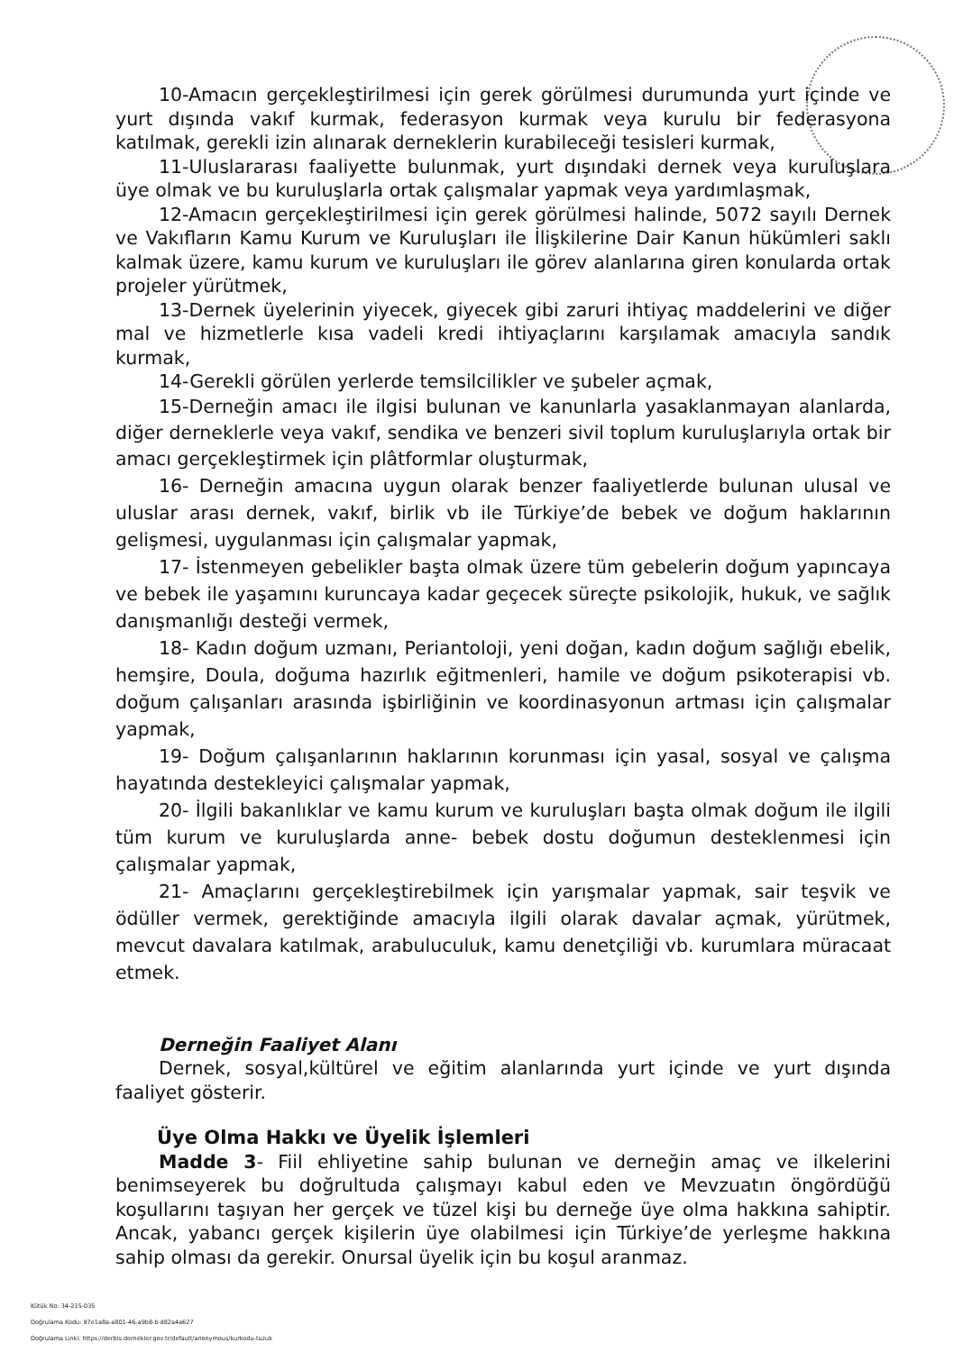10-Amacın gerçekleştirilmesi için gerek görülmesi durumunda yurt içinde ve yurt dışında vakıf kurmak, federasyon kurmak veya kurulu bir federasyona katılmak, gerekli izin alınarak derneklerin kurabileceği tesisleri kurmak,
11-Uluslararası faaliyette bulunmak, yurt dışındaki dernek veya kuruluşlara üye olmak ve bu kuruluşlarla ortak çalışmalar yapmak veya yardımlaşmak,
12-Amacın gerçekleştirilmesi için gerek görülmesi halinde, 5072 sayılı Dernek ve Vakıfların Kamu Kurum ve Kuruluşları ile İlişkilerine Dair Kanun hükümleri saklı kalmak üzere, kamu kurum ve kuruluşları ile görev alanlarına giren konularda ortak projeler yürütmek,
13-Dernek üyelerinin yiyecek, giyecek gibi zaruri ihtiyaç maddelerini ve diğer mal ve hizmetlerle kısa vadeli kredi ihtiyaçlarını karşılamak amacıyla sandık kurmak,
14-Gerekli görülen yerlerde temsilcilikler ve şubeler açmak,
15-Derneğin amacı ile ilgisi bulunan ve kanunlarla yasaklanmayan alanlarda, diğer derneklerle veya vakıf, sendika ve benzeri sivil toplum kuruluşlarıyla ortak bir amacı gerçekleştirmek için plâtformlar oluşturmak,
16- Derneğin amacına uygun olarak benzer faaliyetlerde bulunan ulusal ve uluslar arası dernek, vakıf, birlik vb ile Türkiye’de bebek ve doğum haklarının gelişmesi, uygulanması için çalışmalar yapmak,
17- İstenmeyen gebelikler başta olmak üzere tüm gebelerin doğum yapıncaya ve bebek ile yaşamını kuruncaya kadar geçecek süreçte psikolojik, hukuk, ve sağlık danışmanlığı desteği vermek,
18- Kadın doğum uzmanı, Periantoloji, yeni doğan, kadın doğum sağlığı ebelik, hemşire, Doula, doğuma hazırlık eğitmenleri, hamile ve doğum psikoterapisi vb. doğum çalışanları arasında işbirliğinin ve koordinasyonun artması için çalışmalar yapmak,
19- Doğum çalışanlarının haklarının korunması için yasal, sosyal ve çalışma hayatında destekleyici çalışmalar yapmak,
20- İlgili bakanlıklar ve kamu kurum ve kuruluşları başta olmak doğum ile ilgili tüm kurum ve kuruluşlarda anne- bebek dostu doğumun desteklenmesi için çalışmalar yapmak,
21- Amaçlarını gerçekleştirebilmek için yarışmalar yapmak, sair teşvik ve ödüller vermek, gerektiğinde amacıyla ilgili olarak davalar açmak, yürütmek, mevcut davalara katılmak, arabuluculuk, kamu denetçiliği vb. kurumlara müracaat etmek.
Derneğin Faaliyet Alanı
Dernek, sosyal,kültürel ve eğitim alanlarında yurt içinde ve yurt dışında faaliyet gösterir.
Üye Olma Hakkı ve Üyelik İşlemleri
Madde 3- Fiil ehliyetine sahip bulunan ve derneğin amaç ve ilkelerini benimseyerek bu doğrultuda çalışmayı kabul eden ve Mevzuatın öngördüğü koşullarını taşıyan her gerçek ve tüzel kişi bu derneğe üye olma hakkına sahiptir. Ancak, yabancı gerçek kişilerin üye olabilmesi için Türkiye’de yerleşme hakkına sahip olması da gerekir. Onursal üyelik için bu koşul aranmaz.
Kütük No: 34-215-035
Doğrulama Kodu: 97e1a8a-a801-46-a9b8-b d82a4a627
Doğrulama Linki: https://derbis.dernekler.gov.tr/default/anonymous/kurkodu-tuzuk